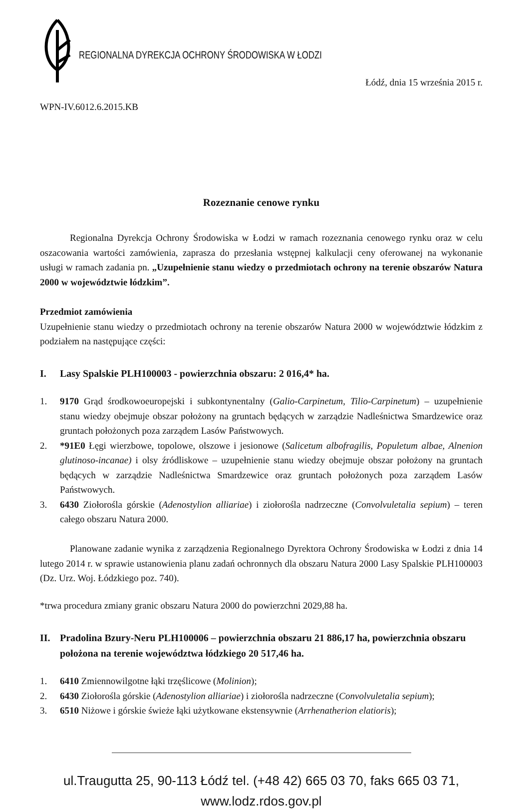REGIONALNA DYREKCJA OCHRONY ŚRODOWISKA W ŁODZI
Łódź, dnia 15 września 2015 r.
WPN-IV.6012.6.2015.KB
Rozeznanie cenowe rynku
Regionalna Dyrekcja Ochrony Środowiska w Łodzi w ramach rozeznania cenowego rynku oraz w celu oszacowania wartości zamówienia, zaprasza do przesłania wstępnej kalkulacji ceny oferowanej na wykonanie usługi w ramach zadania pn. „Uzupełnienie stanu wiedzy o przedmiotach ochrony na terenie obszarów Natura 2000 w województwie łódzkim”.
Przedmiot zamówienia
Uzupełnienie stanu wiedzy o przedmiotach ochrony na terenie obszarów Natura 2000 w województwie łódzkim z podziałem na następujące części:
I. Lasy Spalskie PLH100003 - powierzchnia obszaru: 2 016,4* ha.
1. 9170 Grąd środkowoeuropejski i subkontynentalny (Galio-Carpinetum, Tilio-Carpinetum) – uzupełnienie stanu wiedzy obejmuje obszar położony na gruntach będących w zarządzie Nadleśnictwa Smardzewice oraz gruntach położonych poza zarządem Lasów Państwowych.
2. *91E0 Łęgi wierzbowe, topolowe, olszowe i jesionowe (Salicetum albofragilis, Populetum albae, Alnenion glutinoso-incanae) i olsy źródliskowe – uzupełnienie stanu wiedzy obejmuje obszar położony na gruntach będących w zarządzie Nadleśnictwa Smardzewice oraz gruntach położonych poza zarządem Lasów Państwowych.
3. 6430 Ziołorośla górskie (Adenostylion alliariae) i ziołorośla nadrzeczne (Convolvuletalia sepium) – teren całego obszaru Natura 2000.
Planowane zadanie wynika z zarządzenia Regionalnego Dyrektora Ochrony Środowiska w Łodzi z dnia 14 lutego 2014 r. w sprawie ustanowienia planu zadań ochronnych dla obszaru Natura 2000 Lasy Spalskie PLH100003 (Dz. Urz. Woj. Łódzkiego poz. 740).
*trwa procedura zmiany granic obszaru Natura 2000 do powierzchni 2029,88 ha.
II. Pradolina Bzury-Neru PLH100006 – powierzchnia obszaru 21 886,17 ha, powierzchnia obszaru położona na terenie województwa łódzkiego 20 517,46 ha.
1. 6410 Zmiennowilgotne łąki trzęślicowe (Molinion);
2. 6430 Ziołorośla górskie (Adenostylion alliariae) i ziołorośla nadrzeczne (Convolvuletalia sepium);
3. 6510 Niżowe i górskie świeże łąki użytkowane ekstensywnie (Arrhenatherion elatioris);
ul.Traugutta 25, 90-113 Łódź tel. (+48 42) 665 03 70, faks 665 03 71, www.lodz.rdos.gov.pl